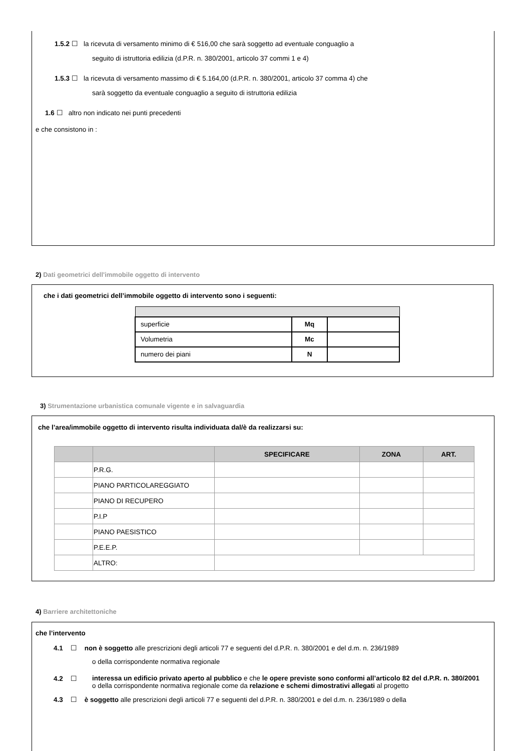1.5.2 ☐ la ricevuta di versamento minimo di € 516,00 che sarà soggetto ad eventuale conguaglio a
seguito di istruttoria edilizia (d.P.R. n. 380/2001, articolo 37 commi 1 e 4)
1.5.3 ☐ la ricevuta di versamento massimo di € 5.164,00 (d.P.R. n. 380/2001, articolo 37 comma 4) che
sarà soggetto da eventuale conguaglio a seguito di istruttoria edilizia
1.6 ☐ altro non indicato nei punti precedenti
e che consistono in :
2) Dati geometrici dell'immobile oggetto di intervento
che i dati geometrici dell’immobile oggetto di intervento sono i seguenti:
| superficie | Mq | |
| Volumetria | Mc | |
| numero dei piani | N | |
3) Strumentazione urbanistica comunale vigente e in salvaguardia
che l’area/immobile oggetto di intervento risulta individuata dal/è da realizzarsi su:
| | | SPECIFICARE | ZONA | ART. |
| --- | --- | --- | --- | --- |
| | P.R.G. | | | |
| | PIANO PARTICOLAREGGIATO | | | |
| | PIANO DI RECUPERO | | | |
| | P.I.P | | | |
| | PIANO PAESISTICO | | | |
| | P.E.E.P. | | | |
| | ALTRO: | | | |
4) Barriere architettoniche
che l’intervento
4.1 ☐ non è soggetto alle prescrizioni degli articoli 77 e seguenti del d.P.R. n. 380/2001 e del d.m. n. 236/1989
o della corrispondente normativa regionale
4.2 ☐ interessa un edificio privato aperto al pubblico e che le opere previste sono conformi all’articolo 82 del d.P.R. n. 380/2001 o della corrispondente normativa regionale come da relazione e schemi dimostrativi allegati al progetto
4.3 ☐ è soggetto alle prescrizioni degli articoli 77 e seguenti del d.P.R. n. 380/2001 e del d.m. n. 236/1989 o della